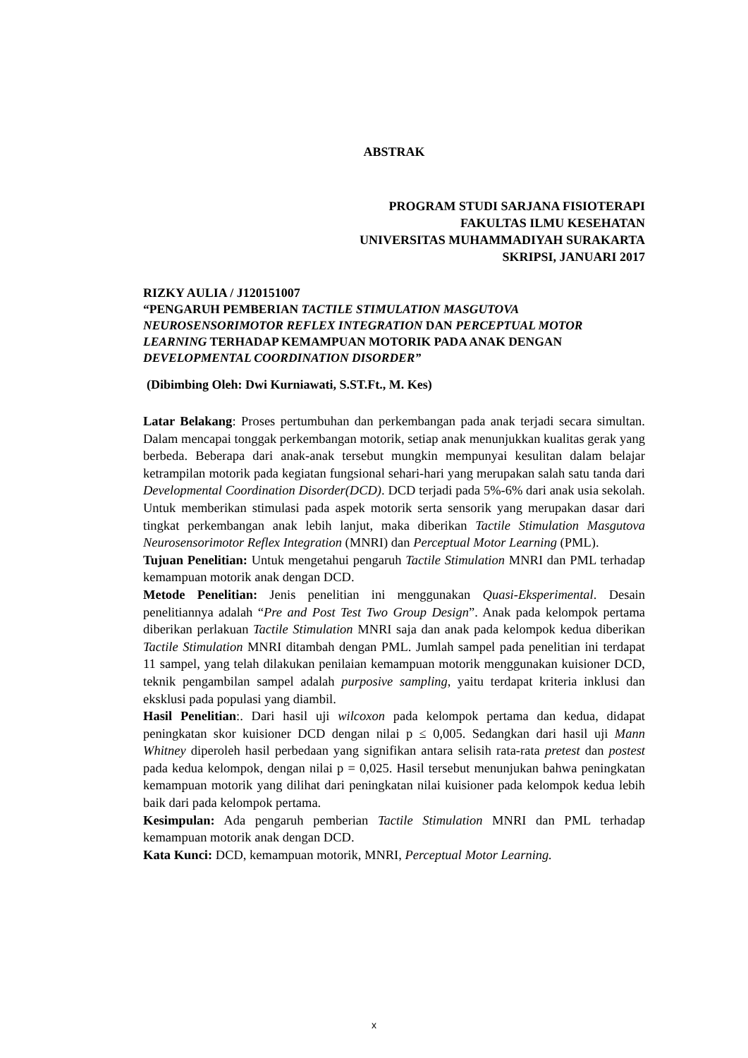ABSTRAK
PROGRAM STUDI SARJANA FISIOTERAPI
FAKULTAS ILMU KESEHATAN
UNIVERSITAS MUHAMMADIYAH SURAKARTA
SKRIPSI, JANUARI 2017
RIZKY AULIA / J120151007
“PENGARUH PEMBERIAN TACTILE STIMULATION MASGUTOVA NEUROSENSORIMOTOR REFLEX INTEGRATION DAN PERCEPTUAL MOTOR LEARNING TERHADAP KEMAMPUAN MOTORIK PADA ANAK DENGAN DEVELOPMENTAL COORDINATION DISORDER”
(Dibimbing Oleh: Dwi Kurniawati, S.ST.Ft., M. Kes)
Latar Belakang: Proses pertumbuhan dan perkembangan pada anak terjadi secara simultan. Dalam mencapai tonggak perkembangan motorik, setiap anak menunjukkan kualitas gerak yang berbeda. Beberapa dari anak-anak tersebut mungkin mempunyai kesulitan dalam belajar ketrampilan motorik pada kegiatan fungsional sehari-hari yang merupakan salah satu tanda dari Developmental Coordination Disorder(DCD). DCD terjadi pada 5%-6% dari anak usia sekolah. Untuk memberikan stimulasi pada aspek motorik serta sensorik yang merupakan dasar dari tingkat perkembangan anak lebih lanjut, maka diberikan Tactile Stimulation Masgutova Neurosensorimotor Reflex Integration (MNRI) dan Perceptual Motor Learning (PML).
Tujuan Penelitian: Untuk mengetahui pengaruh Tactile Stimulation MNRI dan PML terhadap kemampuan motorik anak dengan DCD.
Metode Penelitian: Jenis penelitian ini menggunakan Quasi-Eksperimental. Desain penelitiannya adalah “Pre and Post Test Two Group Design”. Anak pada kelompok pertama diberikan perlakuan Tactile Stimulation MNRI saja dan anak pada kelompok kedua diberikan Tactile Stimulation MNRI ditambah dengan PML. Jumlah sampel pada penelitian ini terdapat 11 sampel, yang telah dilakukan penilaian kemampuan motorik menggunakan kuisioner DCD, teknik pengambilan sampel adalah purposive sampling, yaitu terdapat kriteria inklusi dan eksklusi pada populasi yang diambil.
Hasil Penelitian:. Dari hasil uji wilcoxon pada kelompok pertama dan kedua, didapat peningkatan skor kuisioner DCD dengan nilai p ≤ 0,005. Sedangkan dari hasil uji Mann Whitney diperoleh hasil perbedaan yang signifikan antara selisih rata-rata pretest dan postest pada kedua kelompok, dengan nilai p = 0,025. Hasil tersebut menunjukan bahwa peningkatan kemampuan motorik yang dilihat dari peningkatan nilai kuisioner pada kelompok kedua lebih baik dari pada kelompok pertama.
Kesimpulan: Ada pengaruh pemberian Tactile Stimulation MNRI dan PML terhadap kemampuan motorik anak dengan DCD.
Kata Kunci: DCD, kemampuan motorik, MNRI, Perceptual Motor Learning.
x